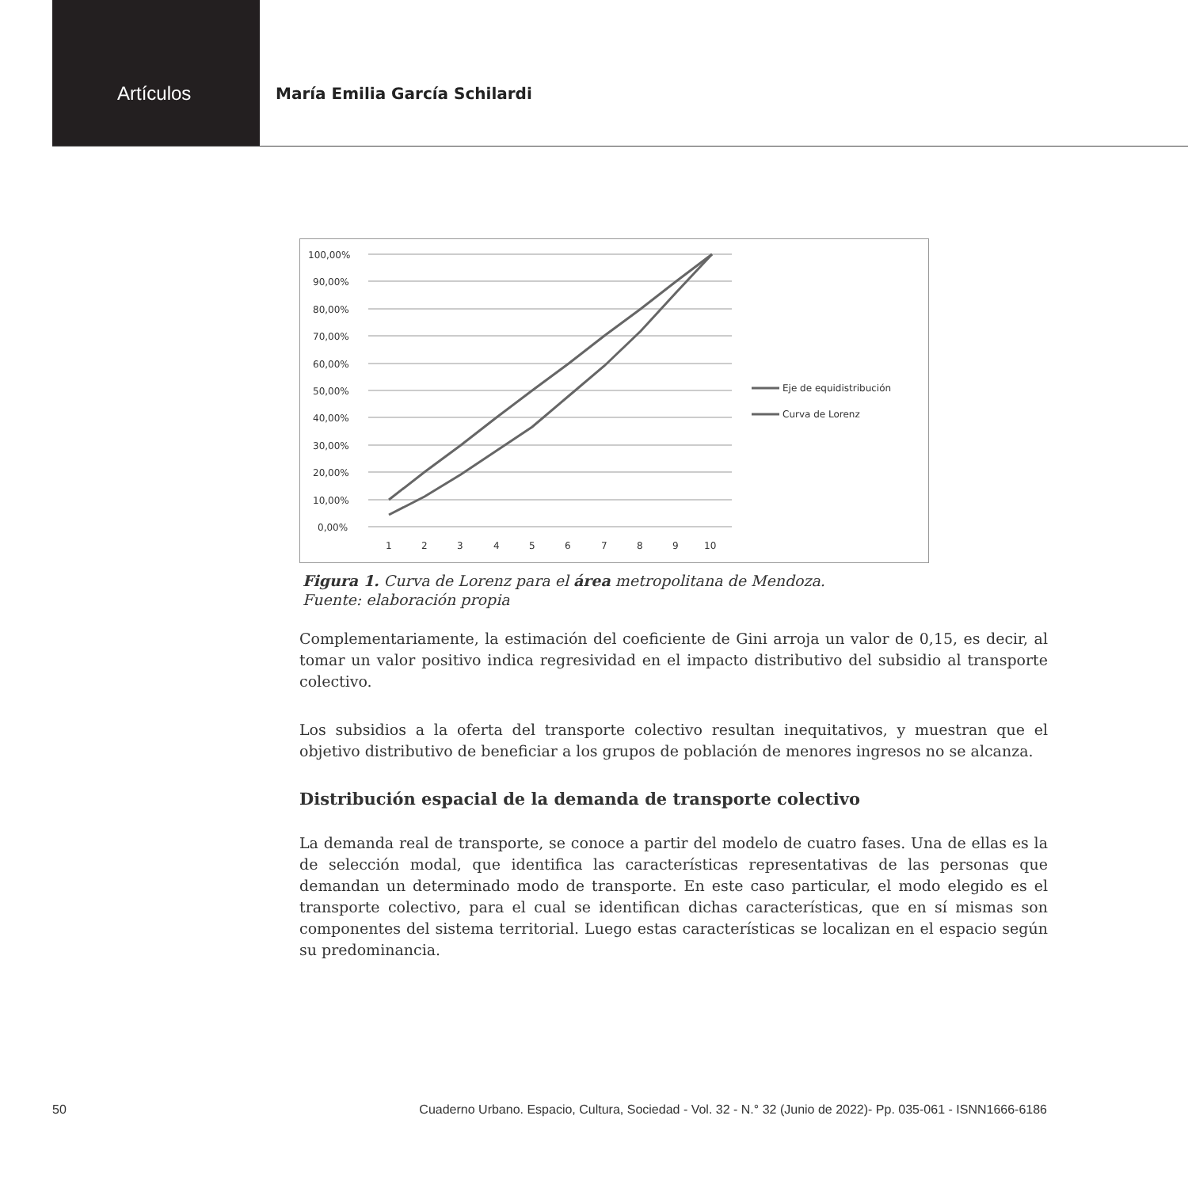Artículos
María Emilia García Schilardi
100,00%
90,00%
80,00%
70,00%
60,00%
50,00%
40,00%
30,00%
20,00%
10,00%
0,00%
1
2
3
4
5
6
7
8
9
10
Eje de equidistribución
Curva de Lorenz
Figura 1. Curva de Lorenz para el área metropolitana de Mendoza.
Fuente: elaboración propia
Complementariamente, la estimación del coeficiente de Gini arroja un valor de 0,15, es decir, al tomar un valor positivo indica regresividad en el impacto distributivo del subsidio al transporte colectivo.
Los subsidios a la oferta del transporte colectivo resultan inequitativos, y muestran que el objetivo distributivo de beneficiar a los grupos de población de menores ingresos no se alcanza.
Distribución espacial de la demanda de transporte colectivo
La demanda real de transporte, se conoce a partir del modelo de cuatro fases. Una de ellas es la de selección modal, que identifica las características representativas de las personas que demandan un determinado modo de transporte. En este caso particular, el modo elegido es el transporte colectivo, para el cual se identifican dichas características, que en sí mismas son componentes del sistema territorial. Luego estas características se localizan en el espacio según su predominancia.
50 Cuaderno Urbano. Espacio, Cultura, Sociedad - Vol. 32 - N.° 32 (Junio de 2022)- Pp. 035-061 - ISNN1666-6186